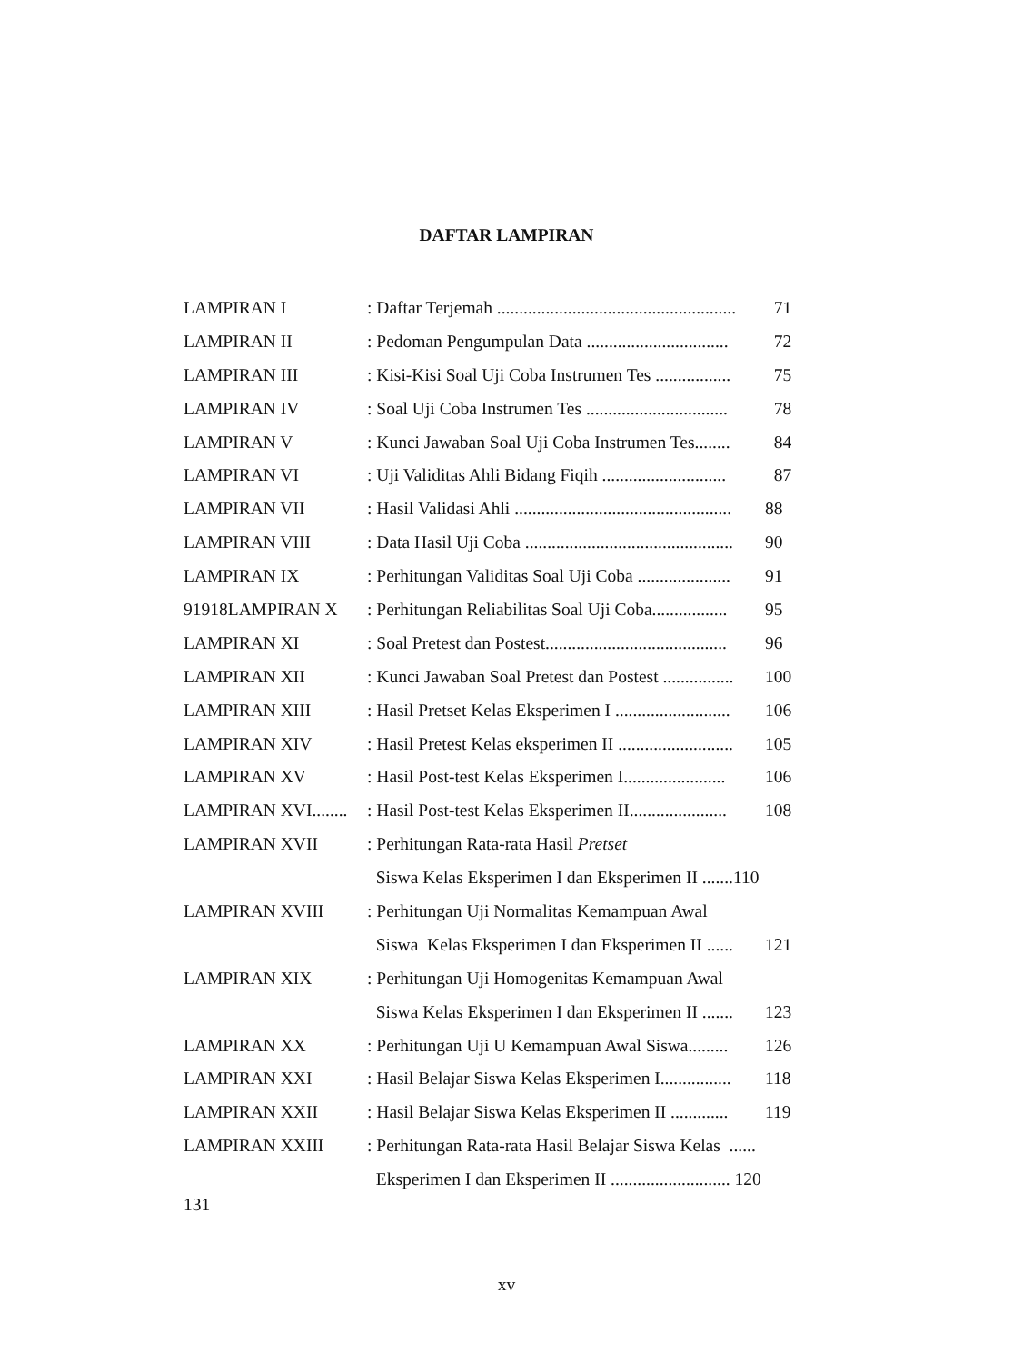DAFTAR LAMPIRAN
LAMPIRAN I: Daftar Terjemah ...................................................... 71
LAMPIRAN II: Pedoman Pengumpulan Data ................................ 72
LAMPIRAN III: Kisi-Kisi Soal Uji Coba Instrumen Tes ................. 75
LAMPIRAN IV: Soal Uji Coba Instrumen Tes ................................ 78
LAMPIRAN V: Kunci Jawaban Soal Uji Coba Instrumen Tes........ 84
LAMPIRAN VI: Uji Validitas Ahli Bidang Fiqih ............................ 87
LAMPIRAN VII: Hasil Validasi Ahli ................................................. 88
LAMPIRAN VIII: Data Hasil Uji Coba ............................................... 90
LAMPIRAN IX: Perhitungan Validitas Soal Uji Coba ..................... 91
91918LAMPIRAN X: Perhitungan Reliabilitas Soal Uji Coba................. 95
LAMPIRAN XI: Soal Pretest dan Postest......................................... 96
LAMPIRAN XII: Kunci Jawaban Soal Pretest dan Postest ................ 100
LAMPIRAN XIII: Hasil Pretset Kelas Eksperimen I .......................... 106
LAMPIRAN XIV: Hasil Pretest Kelas eksperimen II .......................... 105
LAMPIRAN XV: Hasil Post-test Kelas Eksperimen I....................... 106
LAMPIRAN XVI........: Hasil Post-test Kelas Eksperimen II...................... 108
LAMPIRAN XVII: Perhitungan Rata-rata Hasil Pretset
Siswa Kelas Eksperimen I dan Eksperimen II .......110
LAMPIRAN XVIII: Perhitungan Uji Normalitas Kemampuan Awal
Siswa Kelas Eksperimen I dan Eksperimen II ...... 121
LAMPIRAN XIX: Perhitungan Uji Homogenitas Kemampuan Awal
Siswa Kelas Eksperimen I dan Eksperimen II ....... 123
LAMPIRAN XX: Perhitungan Uji U Kemampuan Awal Siswa......... 126
LAMPIRAN XXI: Hasil Belajar Siswa Kelas Eksperimen I................ 118
LAMPIRAN XXII: Hasil Belajar Siswa Kelas Eksperimen II ............. 119
LAMPIRAN XXIII: Perhitungan Rata-rata Hasil Belajar Siswa Kelas ......
Eksperimen I dan Eksperimen II ........................... 120
131
xv